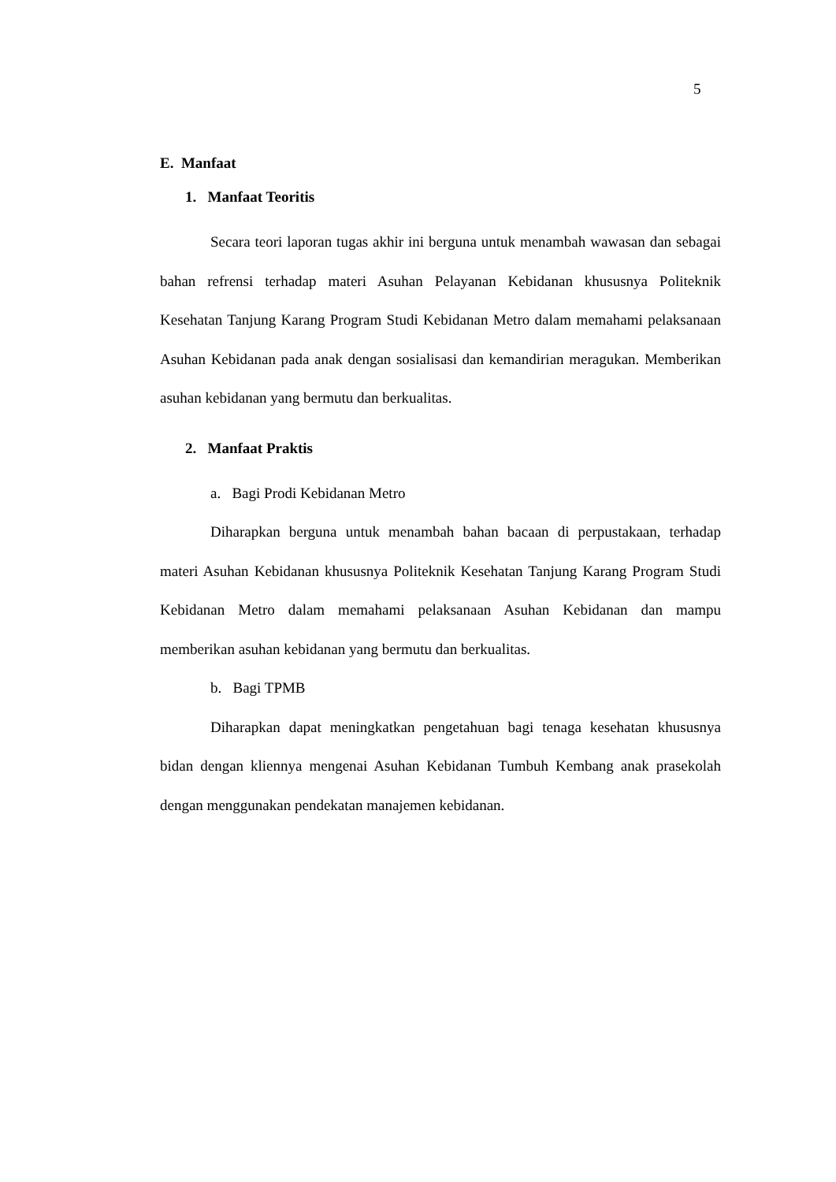5
E. Manfaat
1. Manfaat Teoritis
Secara teori laporan tugas akhir ini berguna untuk menambah wawasan dan sebagai bahan refrensi terhadap materi Asuhan Pelayanan Kebidanan khususnya Politeknik Kesehatan Tanjung Karang Program Studi Kebidanan Metro dalam memahami pelaksanaan Asuhan Kebidanan pada anak dengan sosialisasi dan kemandirian meragukan. Memberikan asuhan kebidanan yang bermutu dan berkualitas.
2. Manfaat Praktis
a. Bagi Prodi Kebidanan Metro
Diharapkan berguna untuk menambah bahan bacaan di perpustakaan, terhadap materi Asuhan Kebidanan khususnya Politeknik Kesehatan Tanjung Karang Program Studi Kebidanan Metro dalam memahami pelaksanaan Asuhan Kebidanan dan mampu memberikan asuhan kebidanan yang bermutu dan berkualitas.
b. Bagi TPMB
Diharapkan dapat meningkatkan pengetahuan bagi tenaga kesehatan khususnya bidan dengan kliennya mengenai Asuhan Kebidanan Tumbuh Kembang anak prasekolah dengan menggunakan pendekatan manajemen kebidanan.